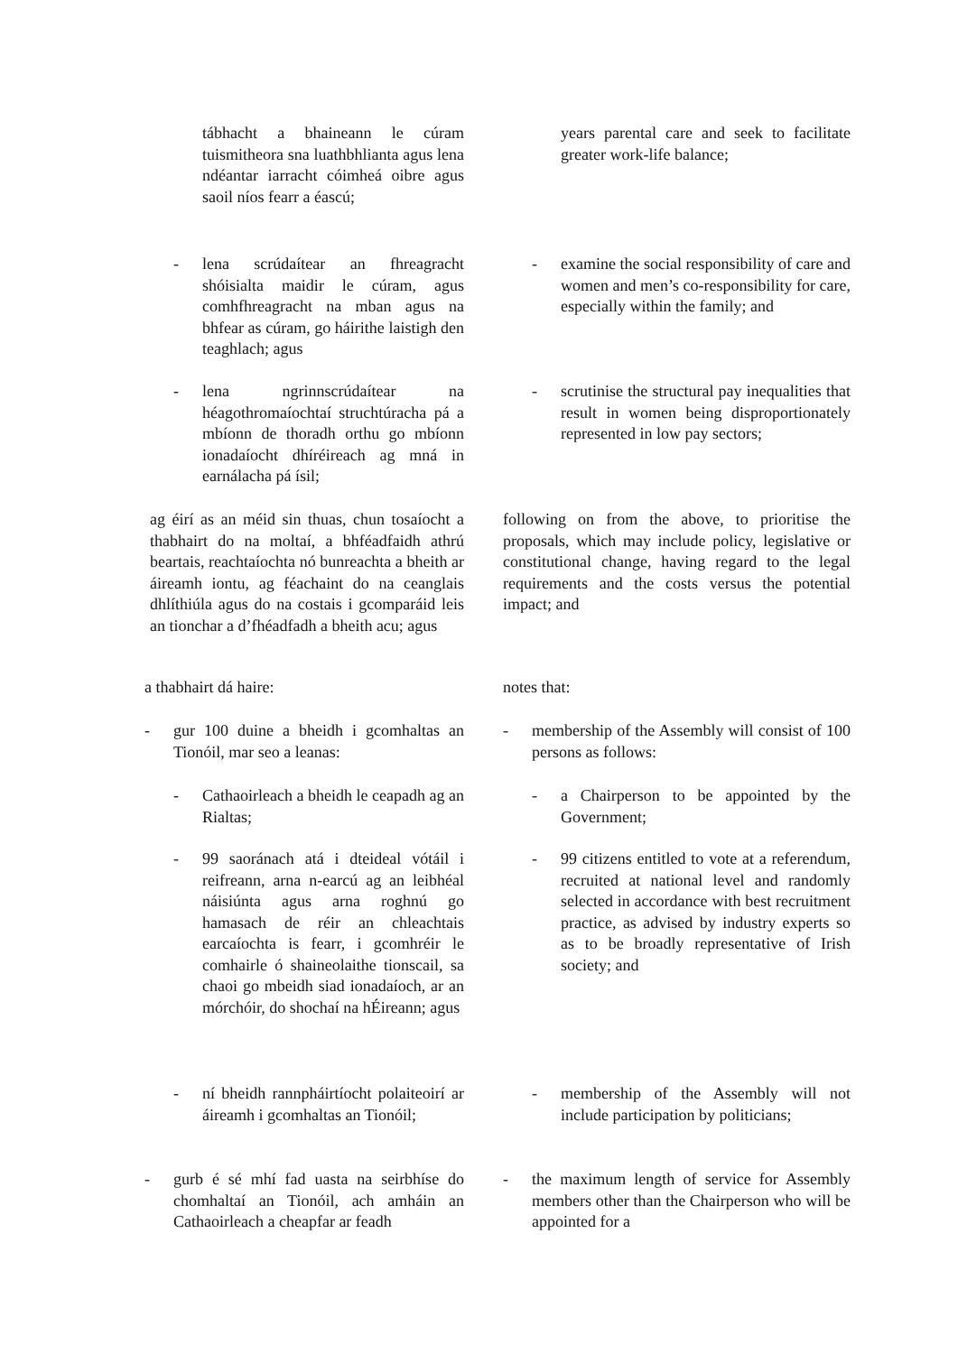tábhacht a bhaineann le cúram tuismitheora sna luathbhlianta agus lena ndéantar iarracht cóimheá oibre agus saoil níos fearr a éascú;
- lena scrúdaítear an fhreagracht shóisialta maidir le cúram, agus comhfhreagracht na mban agus na bhfear as cúram, go háirithe laistigh den teaghlach; agus
- lena ngrinnscrúdaítear na héagothromaíochtaí struchtúracha pá a mbíonn de thoradh orthu go mbíonn ionadaíocht dhíréireach ag mná in earnálacha pá ísil;
ag éirí as an méid sin thuas, chun tosaíocht a thabhairt do na moltaí, a bhféadfaidh athrú beartais, reachtaíochta nó bunreachta a bheith ar áireamh iontu, ag féachaint do na ceanglais dhlíthiúla agus do na costais i gcomparáid leis an tionchar a d’fhéadfadh a bheith acu; agus
a thabhairt dá haire:
- gur 100 duine a bheidh i gcomhaltas an Tionóil, mar seo a leanas:
- Cathaoirleach a bheidh le ceapadh ag an Rialtas;
- 99 saoránach atá i dteideal vótáil i reifreann, arna n-earcú ag an leibhéal náisiúnta agus arna roghnú go hamasach de réir an chleachtais earcaíochta is fearr, i gcomhréir le comhairle ó shaineolaithe tionscail, sa chaoi go mbeidh siad ionadaíoch, ar an mórchóir, do shochaí na hÉireann; agus
- ní bheidh rannpháirtíocht polaiteoirí ar áireamh i gcomhaltas an Tionóil;
- gurb é sé mhí fad uasta na seirbhíse do chomhaltaí an Tionóil, ach amháin an Cathaoirleach a cheapfar ar feadh
years parental care and seek to facilitate greater work-life balance;
- examine the social responsibility of care and women and men’s co-responsibility for care, especially within the family; and
- scrutinise the structural pay inequalities that result in women being disproportionately represented in low pay sectors;
following on from the above, to prioritise the proposals, which may include policy, legislative or constitutional change, having regard to the legal requirements and the costs versus the potential impact; and
notes that:
- membership of the Assembly will consist of 100 persons as follows:
- a Chairperson to be appointed by the Government;
- 99 citizens entitled to vote at a referendum, recruited at national level and randomly selected in accordance with best recruitment practice, as advised by industry experts so as to be broadly representative of Irish society; and
- membership of the Assembly will not include participation by politicians;
- the maximum length of service for Assembly members other than the Chairperson who will be appointed for a